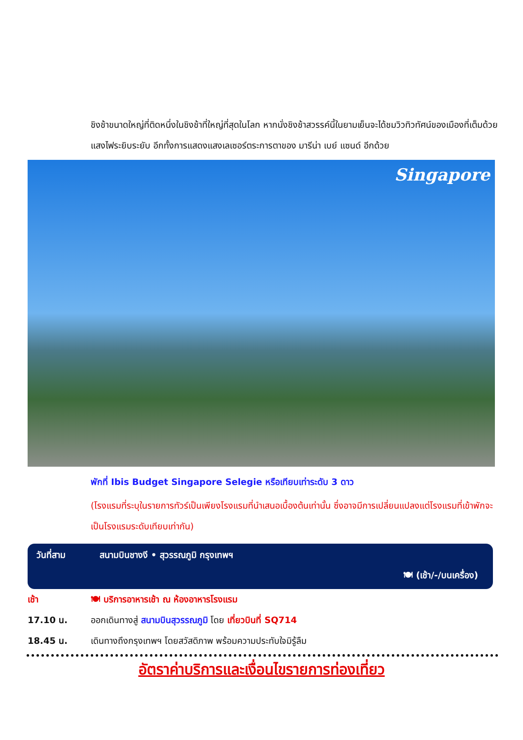ชิงช้าขนาดใหญ่ที่ติดหนึ่งในชิงช้าที่ใหญ่ที่สุดในโลก หากนั่งชิงช้าสวรรค์นี้ในยามเย็นจะได้ชมวิวทิวทัศน์ของเมืองที่เต็มด้วยแสงไฟระยิบระยับ อีกทั้งการแสดงแสงเลเซอร์ตระการตาของ มารีน่า เบย์ แซนด์ อีกด้วย
Singapore
พักที่ Ibis Budget Singapore Selegie หรือเทียบเท่าระดับ 3 ดาว
(โรงแรมที่ระบุในรายการทัวร์เป็นเพียงโรงแรมที่นำเสนอเบื้องต้นเท่านั้น ซึ่งอาจมีการเปลี่ยนแปลงแต่โรงแรมที่เข้าพักจะเป็นโรงแรมระดับเทียบเท่ากัน)
วันที่สาม สนามบินชางงี • สุวรรณภูมิ กรุงเทพฯ
🍽 (เช้า/-/บนเครื่อง)
เช้า 🍽 บริการอาหารเช้า ณ ห้องอาหารโรงแรม
17.10 น. ออกเดินทางสู่ สนามบินสุวรรณภูมิ โดย เที่ยวบินที่ SQ714
18.45 น. เดินทางถึงกรุงเทพฯ โดยสวัสดิภาพ พร้อมความประทับใจมิรู้ลืม
อัตราค่าบริการและเงื่อนไขรายการท่องเที่ยว